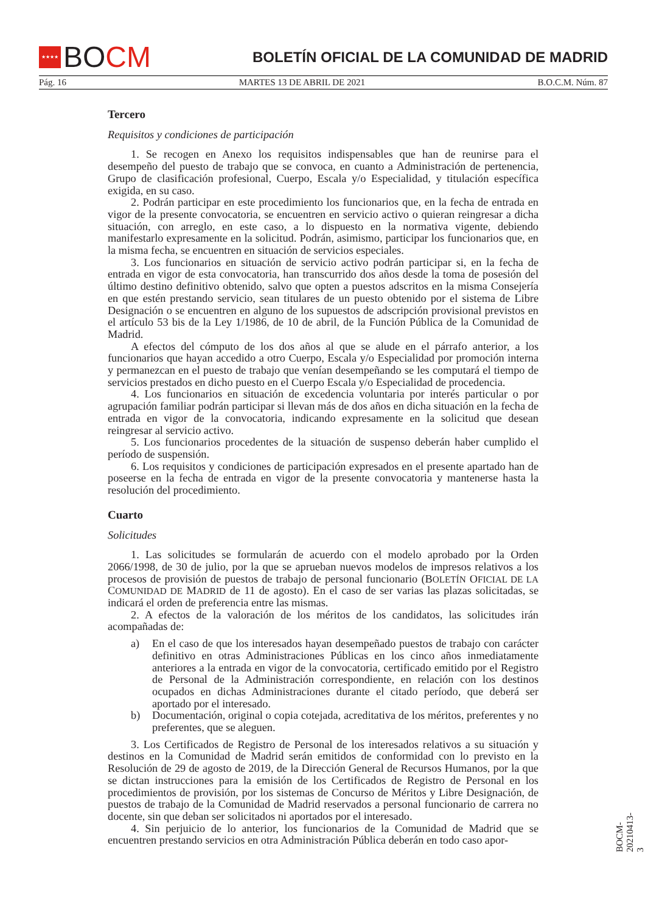★★★★
BO CM
BOLETÍN OFICIAL DE LA COMUNIDAD DE MADRID
Pág. 16 MARTES 13 DE ABRIL DE 2021 B.O.C.M. Núm. 87
Tercero
Requisitos y condiciones de participación
1. Se recogen en Anexo los requisitos indispensables que han de reunirse para el desempeño del puesto de trabajo que se convoca, en cuanto a Administración de pertenencia, Grupo de clasificación profesional, Cuerpo, Escala y/o Especialidad, y titulación específica exigida, en su caso.
2. Podrán participar en este procedimiento los funcionarios que, en la fecha de entrada en vigor de la presente convocatoria, se encuentren en servicio activo o quieran reingresar a dicha situación, con arreglo, en este caso, a lo dispuesto en la normativa vigente, debiendo manifestarlo expresamente en la solicitud. Podrán, asimismo, participar los funcionarios que, en la misma fecha, se encuentren en situación de servicios especiales.
3. Los funcionarios en situación de servicio activo podrán participar si, en la fecha de entrada en vigor de esta convocatoria, han transcurrido dos años desde la toma de posesión del último destino definitivo obtenido, salvo que opten a puestos adscritos en la misma Consejería en que estén prestando servicio, sean titulares de un puesto obtenido por el sistema de Libre Designación o se encuentren en alguno de los supuestos de adscripción provisional previstos en el artículo 53 bis de la Ley 1/1986, de 10 de abril, de la Función Pública de la Comunidad de Madrid.
A efectos del cómputo de los dos años al que se alude en el párrafo anterior, a los funcionarios que hayan accedido a otro Cuerpo, Escala y/o Especialidad por promoción interna y permanezcan en el puesto de trabajo que venían desempeñando se les computará el tiempo de servicios prestados en dicho puesto en el Cuerpo Escala y/o Especialidad de procedencia.
4. Los funcionarios en situación de excedencia voluntaria por interés particular o por agrupación familiar podrán participar si llevan más de dos años en dicha situación en la fecha de entrada en vigor de la convocatoria, indicando expresamente en la solicitud que desean reingresar al servicio activo.
5. Los funcionarios procedentes de la situación de suspenso deberán haber cumplido el período de suspensión.
6. Los requisitos y condiciones de participación expresados en el presente apartado han de poseerse en la fecha de entrada en vigor de la presente convocatoria y mantenerse hasta la resolución del procedimiento.
Cuarto
Solicitudes
1. Las solicitudes se formularán de acuerdo con el modelo aprobado por la Orden 2066/1998, de 30 de julio, por la que se aprueban nuevos modelos de impresos relativos a los procesos de provisión de puestos de trabajo de personal funcionario (BOLETÍN OFICIAL DE LA COMUNIDAD DE MADRID de 11 de agosto). En el caso de ser varias las plazas solicitadas, se indicará el orden de preferencia entre las mismas.
2. A efectos de la valoración de los méritos de los candidatos, las solicitudes irán acompañadas de:
a) En el caso de que los interesados hayan desempeñado puestos de trabajo con carácter definitivo en otras Administraciones Públicas en los cinco años inmediatamente anteriores a la entrada en vigor de la convocatoria, certificado emitido por el Registro de Personal de la Administración correspondiente, en relación con los destinos ocupados en dichas Administraciones durante el citado período, que deberá ser aportado por el interesado.
b) Documentación, original o copia cotejada, acreditativa de los méritos, preferentes y no preferentes, que se aleguen.
3. Los Certificados de Registro de Personal de los interesados relativos a su situación y destinos en la Comunidad de Madrid serán emitidos de conformidad con lo previsto en la Resolución de 29 de agosto de 2019, de la Dirección General de Recursos Humanos, por la que se dictan instrucciones para la emisión de los Certificados de Registro de Personal en los procedimientos de provisión, por los sistemas de Concurso de Méritos y Libre Designación, de puestos de trabajo de la Comunidad de Madrid reservados a personal funcionario de carrera no docente, sin que deban ser solicitados ni aportados por el interesado.
4. Sin perjuicio de lo anterior, los funcionarios de la Comunidad de Madrid que se encuentren prestando servicios en otra Administración Pública deberán en todo caso apor-
BOCM-20210413-3